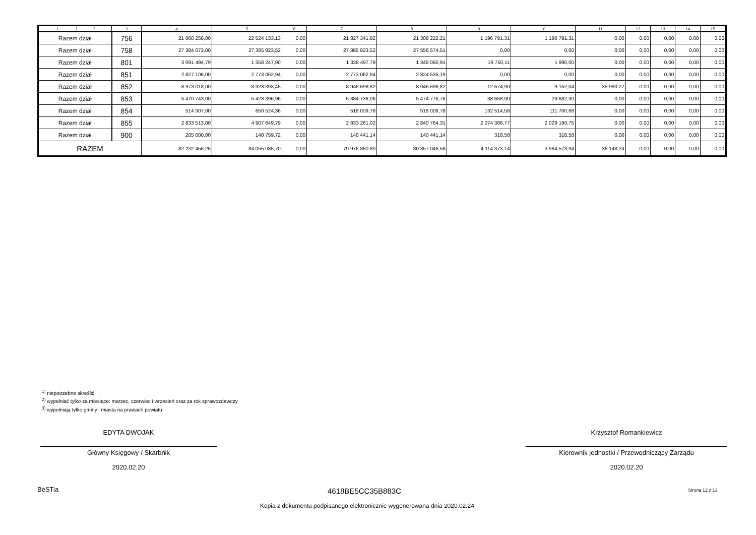| 1 | 2 | 3 | 4 | 5 | 6 | 7 | 8 | 9 | 10 | 11 | 12 | 13 | 14 | 15 |
| --- | --- | --- | --- | --- | --- | --- | --- | --- | --- | --- | --- | --- | --- | --- |
| Razem dział | | 756 | 21 060 258,00 | 22 524 133,13 | 0,00 | 21 327 341,82 | 21 308 222,21 | 1 196 791,31 | 1 196 791,31 | 0,00 | 0,00 | 0,00 | 0,00 | 0,00 |
| Razem dział | | 758 | 27 384 073,00 | 27 385 823,52 | 0,00 | 27 385 823,52 | 27 556 574,51 | 0,00 | 0,00 | 0,00 | 0,00 | 0,00 | 0,00 | 0,00 |
| Razem dział | | 801 | 3 091 494,79 | 1 358 247,90 | 0,00 | 1 338 497,79 | 1 348 060,91 | 19 750,11 | 1 990,00 | 0,00 | 0,00 | 0,00 | 0,00 | 0,00 |
| Razem dział | | 851 | 2 827 106,00 | 2 773 062,94 | 0,00 | 2 773 062,94 | 2 824 535,19 | 0,00 | 0,00 | 0,00 | 0,00 | 0,00 | 0,00 | 0,00 |
| Razem dział | | 852 | 8 973 018,00 | 8 923 393,45 | 0,00 | 8 946 698,82 | 8 946 698,82 | 12 674,90 | 9 152,04 | 35 980,27 | 0,00 | 0,00 | 0,00 | 0,00 |
| Razem dział | | 853 | 5 470 743,00 | 5 423 396,96 | 0,00 | 5 384 738,06 | 5 474 776,76 | 38 658,90 | 29 682,30 | 0,00 | 0,00 | 0,00 | 0,00 | 0,00 |
| Razem dział | | 854 | 514 907,00 | 650 524,36 | 0,00 | 518 009,78 | 518 009,78 | 132 514,58 | 111 700,68 | 0,00 | 0,00 | 0,00 | 0,00 | 0,00 |
| Razem dział | | 855 | 2 833 513,00 | 4 907 649,79 | 0,00 | 2 833 261,02 | 2 840 764,31 | 2 074 388,77 | 2 029 190,75 | 0,00 | 0,00 | 0,00 | 0,00 | 0,00 |
| Razem dział | | 900 | 205 000,00 | 140 759,72 | 0,00 | 140 441,14 | 140 441,14 | 318,58 | 318,58 | 0,00 | 0,00 | 0,00 | 0,00 | 0,00 |
| RAZEM | | | 82 232 456,26 | 84 055 085,70 | 0,00 | 79 976 860,80 | 80 357 046,58 | 4 114 373,14 | 3 964 573,94 | 36 148,24 | 0,00 | 0,00 | 0,00 | 0,00 |
<sup>1)</sup> niepotrzebne skreślić
<sup>2)</sup> wypełniać tylko za miesiące: marzec, czerwiec i wrzesień oraz za rok sprawozdawczy
<sup>3)</sup> wypełniają tylko gminy i miasta na prawach powiatu
EDYTA DWOJAK
Główny Księgowy / Skarbnik
2020.02.20
Krzysztof Romankiewicz
Kierownik jednostki / Przewodniczący Zarządu
2020.02.20
BeSTia 4618BE5CC35B883C Strona 12 z 13
Kopia z dokumentu podpisanego elektronicznie wygenerowana dnia 2020.02.24